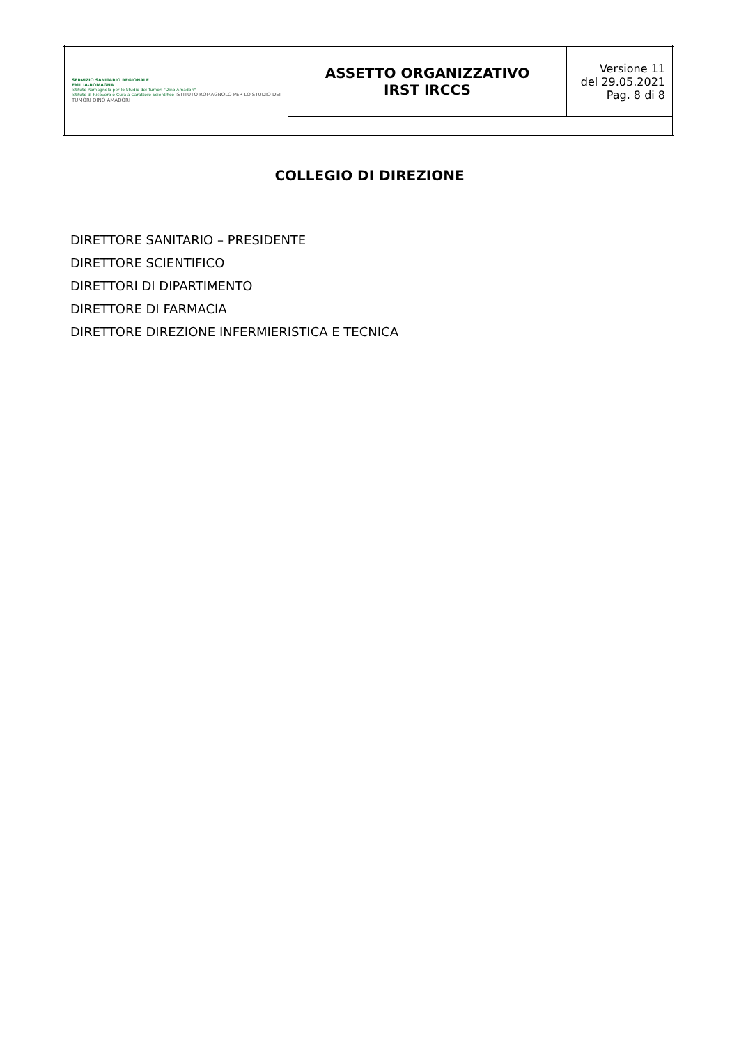| SERVIZIO SANITARIO REGIONALE EMILIA-ROMAGNA Istituto Romagnolo per lo Studio dei Tumori "Dino Amadori" Istituto di Ricovero e Cura a Carattere Scientifico ISTITUTO ROMAGNOLO PER LO STUDIO DEI TUMORI DINO AMADORI | ASSETTO ORGANIZZATIVO IRST IRCCS | Versione 11 del 29.05.2021 Pag. 8 di 8 |
COLLEGIO DI DIREZIONE
DIRETTORE SANITARIO – PRESIDENTE
DIRETTORE SCIENTIFICO
DIRETTORI DI DIPARTIMENTO
DIRETTORE DI FARMACIA
DIRETTORE DIREZIONE INFERMIERISTICA E TECNICA